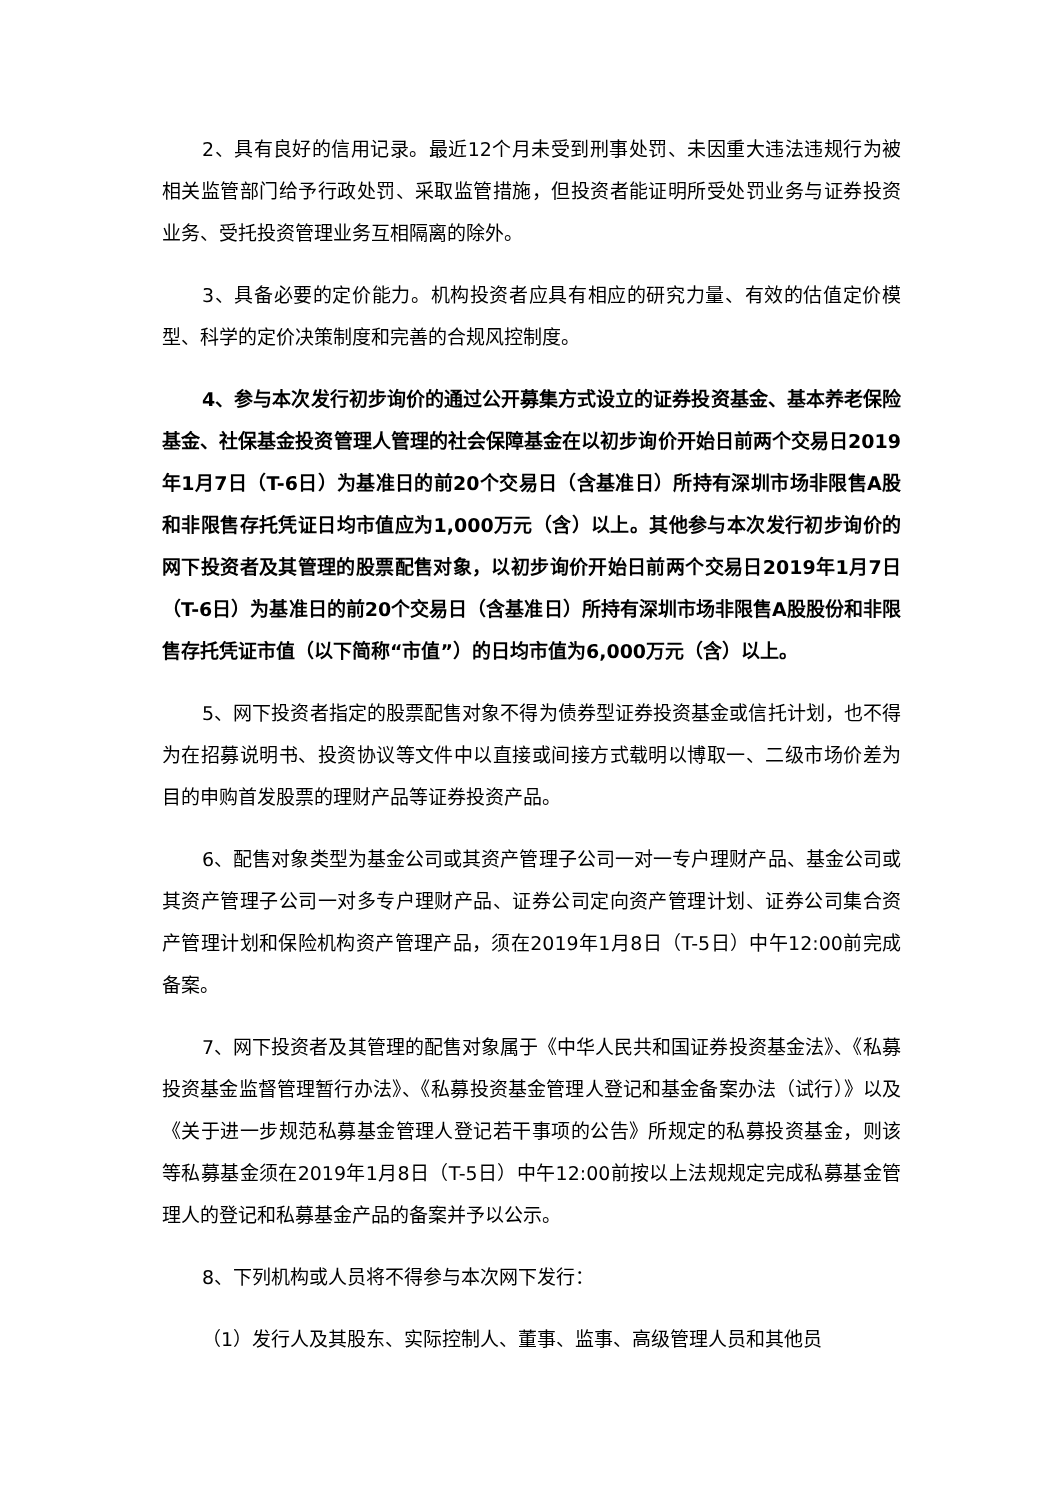2、具有良好的信用记录。最近12个月未受到刑事处罚、未因重大违法违规行为被相关监管部门给予行政处罚、采取监管措施，但投资者能证明所受处罚业务与证券投资业务、受托投资管理业务互相隔离的除外。
3、具备必要的定价能力。机构投资者应具有相应的研究力量、有效的估值定价模型、科学的定价决策制度和完善的合规风控制度。
4、参与本次发行初步询价的通过公开募集方式设立的证券投资基金、基本养老保险基金、社保基金投资管理人管理的社会保障基金在以初步询价开始日前两个交易日2019年1月7日（T-6日）为基准日的前20个交易日（含基准日）所持有深圳市场非限售A股和非限售存托凭证日均市值应为1,000万元（含）以上。其他参与本次发行初步询价的网下投资者及其管理的股票配售对象，以初步询价开始日前两个交易日2019年1月7日（T-6日）为基准日的前20个交易日（含基准日）所持有深圳市场非限售A股股份和非限售存托凭证市值（以下简称“市值”）的日均市值为6,000万元（含）以上。
5、网下投资者指定的股票配售对象不得为债券型证券投资基金或信托计划，也不得为在招募说明书、投资协议等文件中以直接或间接方式载明以博取一、二级市场价差为目的申购首发股票的理财产品等证券投资产品。
6、配售对象类型为基金公司或其资产管理子公司一对一专户理财产品、基金公司或其资产管理子公司一对多专户理财产品、证券公司定向资产管理计划、证券公司集合资产管理计划和保险机构资产管理产品，须在2019年1月8日（T-5日）中午12:00前完成备案。
7、网下投资者及其管理的配售对象属于《中华人民共和国证券投资基金法》、《私募投资基金监督管理暂行办法》、《私募投资基金管理人登记和基金备案办法（试行）》以及《关于进一步规范私募基金管理人登记若干事项的公告》所规定的私募投资基金，则该等私募基金须在2019年1月8日（T-5日）中午12:00前按以上法规规定完成私募基金管理人的登记和私募基金产品的备案并予以公示。
8、下列机构或人员将不得参与本次网下发行：
（1）发行人及其股东、实际控制人、董事、监事、高级管理人员和其他员